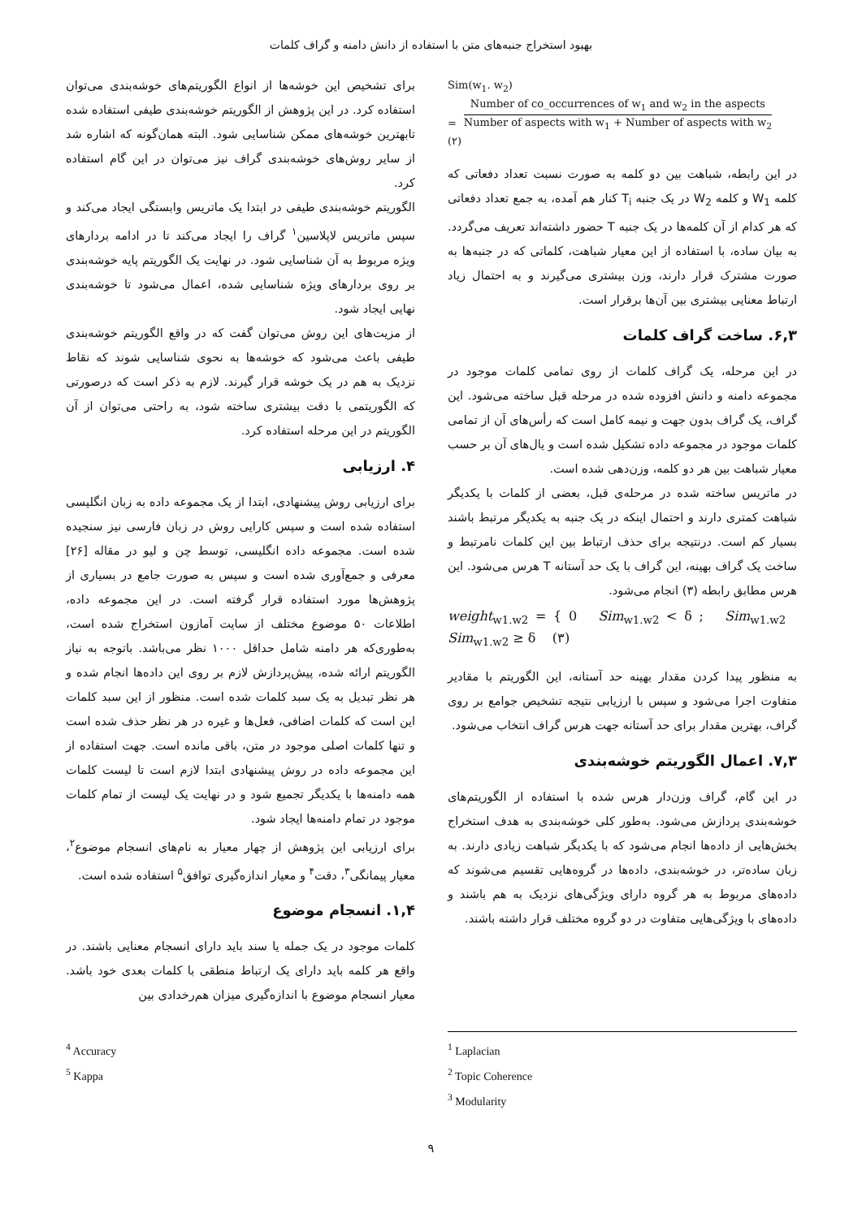بهبود استخراج جنبه‌های متن با استفاده از دانش دامنه و گراف کلمات
Sim(w<sub>1</sub>. w<sub>2</sub>)
= Number of co_occurrences of w<sub>1</sub> and w<sub>2</sub> in the aspects Number of aspects with w<sub>1</sub> + Number of aspects with w<sub>2</sub> (۲)
در این رابطه، شباهت بین دو کلمه به صورت نسبت تعداد دفعاتی که کلمه W<sub>1</sub> و کلمه W<sub>2</sub> در یک جنبه T<sub>i</sub> کنار هم آمده، به جمع تعداد دفعاتی که هر کدام از آن کلمه‌ها در یک جنبه T حضور داشته‌اند تعریف می‌گردد. به بیان ساده، با استفاده از این معیار شباهت، کلماتی که در جنبه‌ها به صورت مشترک قرار دارند، وزن بیشتری می‌گیرند و به احتمال زیاد ارتباط معنایی بیشتری بین آن‌ها برقرار است.
۶,۳. ساخت گراف کلمات
در این مرحله، یک گراف کلمات از روی تمامی کلمات موجود در مجموعه دامنه و دانش افزوده شده در مرحله قبل ساخته می‌شود. این گراف، یک گراف بدون جهت و نیمه کامل است که رأس‌های آن از تمامی کلمات موجود در مجموعه داده تشکیل شده است و یال‌های آن بر حسب معیار شباهت بین هر دو کلمه، وزن‌دهی شده است.
در ماتریس ساخته شده در مرحله‌ی قبل، بعضی از کلمات با یکدیگر شباهت کمتری دارند و احتمال اینکه در یک جنبه به یکدیگر مرتبط باشند بسیار کم است. درنتیجه برای حذف ارتباط بین این کلمات نامرتبط و ساخت یک گراف بهینه، این گراف با یک حد آستانه T هرس می‌شود. این هرس مطابق رابطه (۳) انجام می‌شود.
weight<sub>w1.w2</sub> = { 0 Sim<sub>w1.w2</sub> < δ ; Sim<sub>w1.w2</sub> Sim<sub>w1.w2</sub> ≥ δ (۳)
به منظور پیدا کردن مقدار بهینه حد آستانه، این الگوریتم با مقادیر متفاوت اجرا می‌شود و سپس با ارزیابی نتیجه تشخیص جوامع بر روی گراف، بهترین مقدار برای حد آستانه جهت هرس گراف انتخاب می‌شود.
۷,۳. اعمال الگوریتم خوشه‌بندی
در این گام، گراف وزن‌دار هرس شده با استفاده از الگوریتم‌های خوشه‌بندی پردازش می‌شود. به‌طور کلی خوشه‌بندی به هدف استخراج بخش‌هایی از داده‌ها انجام می‌شود که با یکدیگر شباهت زیادی دارند. به زبان ساده‌تر، در خوشه‌بندی، داده‌ها در گروه‌هایی تقسیم می‌شوند که داده‌های مربوط به هر گروه دارای ویژگی‌های نزدیک به هم باشند و داده‌های با ویژگی‌هایی متفاوت در دو گروه مختلف قرار داشته باشند.
برای تشخیص این خوشه‌ها از انواع الگوریتم‌های خوشه‌بندی می‌توان استفاده کرد. در این پژوهش از الگوریتم خوشه‌بندی طیفی استفاده شده تابهترین خوشه‌های ممکن شناسایی شود. البته همان‌گونه که اشاره شد از سایر روش‌های خوشه‌بندی گراف نیز می‌توان در این گام استفاده کرد.
الگوریتم خوشه‌بندی طیفی در ابتدا یک ماتریس وابستگی ایجاد می‌کند و سپس ماتریس لاپلاسین<sup>۱</sup> گراف را ایجاد می‌کند تا در ادامه بردارهای ویژه مربوط به آن شناسایی شود. در نهایت یک الگوریتم پایه خوشه‌بندی بر روی بردارهای ویژه شناسایی شده، اعمال می‌شود تا خوشه‌بندی نهایی ایجاد شود.
از مزیت‌های این روش می‌توان گفت که در واقع الگوریتم خوشه‌بندی طیفی باعث می‌شود که خوشه‌ها به نحوی شناسایی شوند که نقاط نزدیک به هم در یک خوشه قرار گیرند. لازم به ذکر است که درصورتی که الگوریتمی با دقت بیشتری ساخته شود، به راحتی می‌توان از آن الگوریتم در این مرحله استفاده کرد.
۴. ارزیابی
برای ارزیابی روش پیشنهادی، ابتدا از یک مجموعه داده به زبان انگلیسی استفاده شده است و سپس کارایی روش در زبان فارسی نیز سنجیده شده است. مجموعه داده انگلیسی، توسط چن و لیو در مقاله [۲۶] معرفی و جمع‌آوری شده است و سپس به صورت جامع در بسیاری از پژوهش‌ها مورد استفاده قرار گرفته است. در این مجموعه داده، اطلاعات ۵۰ موضوع مختلف از سایت آمازون استخراج شده است، به‌طوری‌که هر دامنه شامل حداقل ۱۰۰۰ نظر می‌باشد. باتوجه به نیاز الگوریتم ارائه شده، پیش‌پردازش لازم بر روی این داده‌ها انجام شده و هر نظر تبدیل به یک سبد کلمات شده است. منظور از این سبد کلمات این است که کلمات اضافی، فعل‌ها و غیره در هر نظر حذف شده است و تنها کلمات اصلی موجود در متن، باقی مانده است. جهت استفاده از این مجموعه داده در روش پیشنهادی ابتدا لازم است تا لیست کلمات همه دامنه‌ها با یکدیگر تجمیع شود و در نهایت یک لیست از تمام کلمات موجود در تمام دامنه‌ها ایجاد شود.
برای ارزیابی این پژوهش از چهار معیار به نام‌های انسجام موضوع<sup>۲</sup>، معیار پیمانگی<sup>۳</sup>، دقت<sup>۴</sup> و معیار اندازه‌گیری توافق<sup>۵</sup> استفاده شده است.
۱,۴. انسجام موضوع
کلمات موجود در یک جمله یا سند باید دارای انسجام معنایی باشند. در واقع هر کلمه باید دارای یک ارتباط منطقی با کلمات بعدی خود باشد. معیار انسجام موضوع با اندازه‌گیری میزان هم‌رخدادی بین
<sup>1</sup> Laplacian
<sup>2</sup> Topic Coherence
<sup>3</sup> Modularity
<sup>4</sup> Accuracy
<sup>5</sup> Kappa
۹